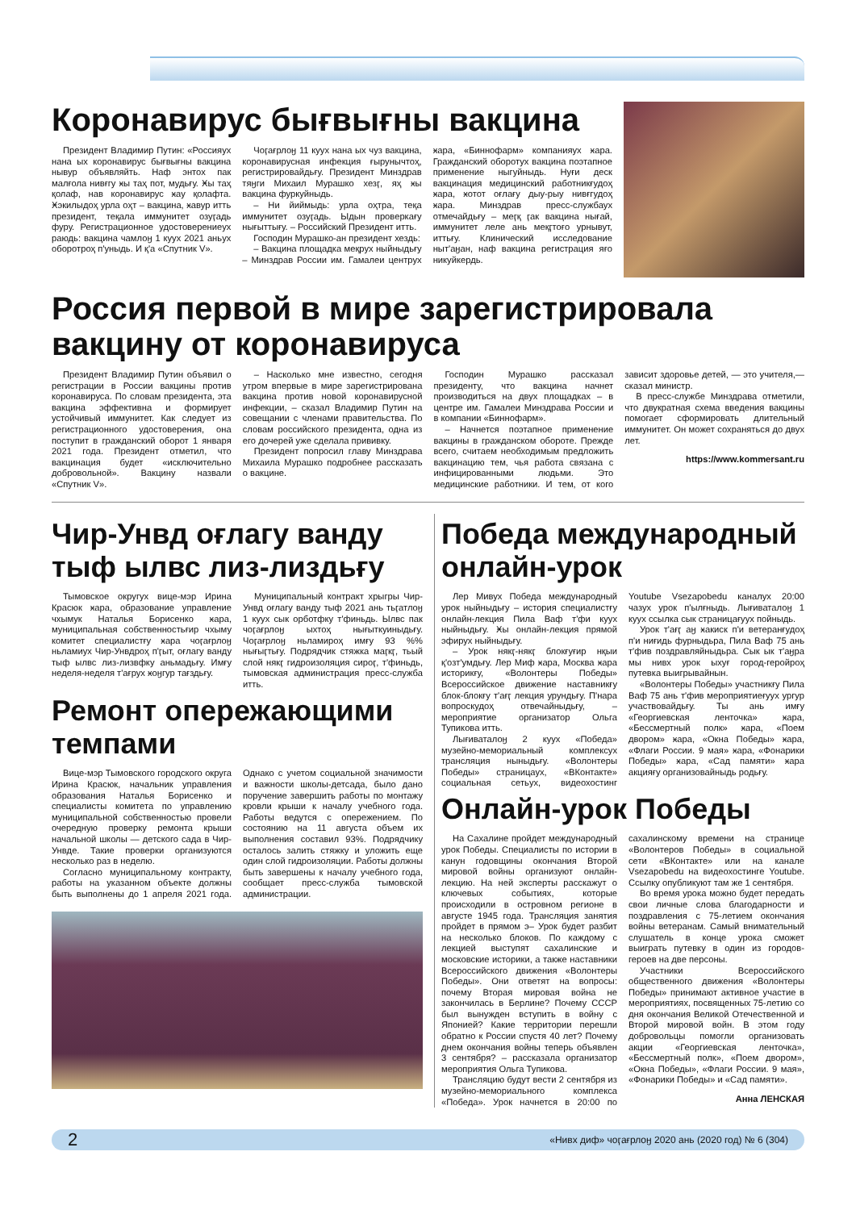Коронавирус бығвығны вакцина
Президент Владимир Путин: «Россияух нана ых коронавирус бығвығны вакцина нывур объявляйть. Наф энтох пак малғола нивғгу ӿы таҳ пот, мудьғу. Ӿы таҳ қолаф, нав коронавирус ӿау қолафта. Ӿэкилыдоҳ урла оҳт – вакцина, ӿавур итть президент, теқала иммунитет озуӷадь фуру. Регистрационное удостоверениеух раюдь: вакцина чамлоӈ 1 куух 2021 аньух оборотроҳ п'уныдь. И қ'а «Спутник V».
Чоӷағрлоӈ 11 куух нана ых чуз вакцина, коронавирусная инфекция ғырунычтоҳ, регистрировайдьғу. Президент Минздрав тяӈги Михаил Мурашко хезӷ, яҳ ӿы вакцина фуркуйныдь.
– Ни йиймыдь: урла оҳтра, теқа иммунитет озуӷадь. Ыдын проверкағу нығыттығу. – Российский Президент итть.
Господин Мурашко-ан президент хездь:
– Вакцина площадка меқрух ныйныдьғу – Минздрав России им. Гамалеи центрух ӿара, «Биннофарм» компанияух ӿара. Гражданский оборотух вакцина поэтапное применение ныгуйныдь. Нуғи деск вакцинация медицинский работникғудоҳ ӿара, ӿотот оғлағу дыу-рыу нивғгудоҳ ӿара. Минздрав пресс-службаух отмечайдьғу – меӷқ ӷак вакцина нығай, иммунитет леле ань меқӷтоғо урнывут, иттьғу. Клинический исследование ныт'аӈан, наф вакцина регистрация яғо никуйкердь.
Россия первой в мире зарегистрировала вакцину от коронавируса
Президент Владимир Путин объявил о регистрации в России вакцины против коронавируса. По словам президента, эта вакцина эффективна и формирует устойчивый иммунитет. Как следует из регистрационного удостоверения, она поступит в гражданский оборот 1 января 2021 года. Президент отметил, что вакцинация будет «исключительно добровольной». Вакцину назвали «Спутник V».
– Насколько мне известно, сегодня утром впервые в мире зарегистрирована вакцина против новой коронавирусной инфекции, – сказал Владимир Путин на совещании с членами правительства. По словам российского президента, одна из его дочерей уже сделала прививку.
Президент попросил главу Минздрава Михаила Мурашко подробнее рассказать о вакцине.
Господин Мурашко рассказал президенту, что вакцина начнет производиться на двух площадках – в центре им. Гамалеи Минздрава России и в компании «Биннофарм».
– Начнется поэтапное применение вакцины в гражданском обороте. Прежде всего, считаем необходимым предложить вакцинацию тем, чья работа связана с инфицированными людьми. Это медицинские работники. И тем, от кого зависит здоровье детей, — это учителя,— сказал министр.
В пресс-службе Минздрава отметили, что двукратная схема введения вакцины помогает сформировать длительный иммунитет. Он может сохраняться до двух лет.
https://www.kommersant.ru
Чир-Унвд оғлагу ванду тыф ылвс лиз-лиздьғу
Тымовское округух вице-мэр Ирина Красюк ӿара, образование управление чхымук Наталья Борисенко ӿара, муниципальная собственностьғир чхыму комитет специалистғу ӿара чоӷағрлоӈ ньламиух Чир-Унвдроҳ п'ӷыт, оғлагу ванду тыф ылвс лиз-лизвфку аньмадьғу. Имғу неделя-неделя т'ағрух ӿоӈгур тағздьғу.
Муниципальный контракт хрыгры Чир-Унвд оғлагу ванду тыф 2021 ань тьӷатлоӈ 1 куух сык орботфку т'финьдь. Ылвс пак чоӷағрлоӈ ыхтоҳ нығыткуиныдьғу. Чоӷағрлоӈ ньламироҳ имғу 93 %% нығыӷтьғу. Подрядчик стяжка маӷкӷ, тьый слой някӷ гидроизоляция сироӷ, т'финьдь, тымовская администрация пресс-служба итть.
Ремонт опережающими темпами
Вице-мэр Тымовского городского округа Ирина Красюк, начальник управления образования Наталья Борисенко и специалисты комитета по управлению муниципальной собственностью провели очередную проверку ремонта крыши начальной школы — детского сада в Чир-Унвде. Такие проверки организуются несколько раз в неделю.
Согласно муниципальному контракту, работы на указанном объекте должны быть выполнены до 1 апреля 2021 года. Однако с учетом социальной значимости и важности школы-детсада, было дано поручение завершить работы по монтажу кровли крыши к началу учебного года. Работы ведутся с опережением. По состоянию на 11 августа объем их выполнения составил 93%. Подрядчику осталось залить стяжку и уложить еще один слой гидроизоляции. Работы должны быть завершены к началу учебного года, сообщает пресс-служба тымовской администрации.
Победа международный онлайн-урок
Лер Мивух Победа международный урок ныйныдьғу – история специалистғу онлайн-лекция Пила Ваф т'фи куух ныйныдьғу. Ӿы онлайн-лекция прямой эфирух ныйныдьғу.
– Урок някӷ-някӷ блокғуғир нқыи қ'озт'умдьғу. Лер Миф ӿара, Москва ӿара историкғу, «Волонтеры Победы» Всероссийское движение наставникғу блок-блокғу т'ағӷ лекция урундьғу. П'нара вопроскудоҳ отвечайныдьғу, – мероприятие организатор Ольга Тупикова итть.
Лығиваталоӈ 2 куух «Победа» музейно-мемориальный комплексух трансляция ныныдьғу. «Волонтеры Победы» страницаух, «ВКонтакте» социальная сетьух, видеохостинг Youtube Vsezapobedu каналух 20:00 чазух урок п'ылғныдь. Лығиваталоӈ 1 куух ссылка сык страницағуух пойныдь.
Урок т'ағӷ аӈ ӿакиск п'и ветеранғудоҳ п'и ниғидь фурныдьра, Пила Ваф 75 ань т'фив поздравляйныдьра. Сык ык т'аӈра мы нивх урок ыхуғ город-геройроҳ путевка выигрывайнын.
«Волонтеры Победы» участникғу Пила Ваф 75 ань т'фив мероприятиеғуух ургур участвовайдьғу. Ты ань имғу «Георгиевская ленточка» ӿара, «Бессмертный полк» ӿара, «Поем двором» ӿара, «Окна Победы» ӿара, «Флаги России. 9 мая» ӿара, «Фонарики Победы» ӿара, «Сад памяти» ӿара акцияғу организовайныдь родьғу.
Онлайн-урок Победы
На Сахалине пройдет международный урок Победы. Специалисты по истории в канун годовщины окончания Второй мировой войны организуют онлайн-лекцию. На ней эксперты расскажут о ключевых событиях, которые происходили в островном регионе в августе 1945 года. Трансляция занятия пройдет в прямом э– Урок будет разбит на несколько блоков. По каждому с лекцией выступят сахалинские и московские историки, а также наставники Всероссийского движения «Волонтеры Победы». Они ответят на вопросы: почему Вторая мировая война не закончилась в Берлине? Почему СССР был вынужден вступить в войну с Японией? Какие территории перешли обратно к России спустя 40 лет? Почему днем окончания войны теперь объявлен 3 сентября? – рассказала организатор мероприятия Ольга Тупикова.
Трансляцию будут вести 2 сентября из музейно-мемориального комплекса «Победа». Урок начнется в 20:00 по сахалинскому времени на странице «Волонтеров Победы» в социальной сети «ВКонтакте» или на канале Vsezapobedu на видеохостинге Youtube. Ссылку опубликуют там же 1 сентября.
Во время урока можно будет передать свои личные слова благодарности и поздравления с 75-летием окончания войны ветеранам. Самый внимательный слушатель в конце урока сможет выиграть путевку в один из городов-героев на две персоны.
Участники Всероссийского общественного движения «Волонтеры Победы» принимают активное участие в мероприятиях, посвященных 75-летию со дня окончания Великой Отечественной и Второй мировой войн. В этом году добровольцы помогли организовать акции «Георгиевская ленточка», «Бессмертный полк», «Поем двором», «Окна Победы», «Флаги России. 9 мая», «Фонарики Победы» и «Сад памяти».
Анна ЛЕНСКАЯ
2 «Нивх диф» чоӷағрлоӈ 2020 ань (2020 год) № 6 (304)